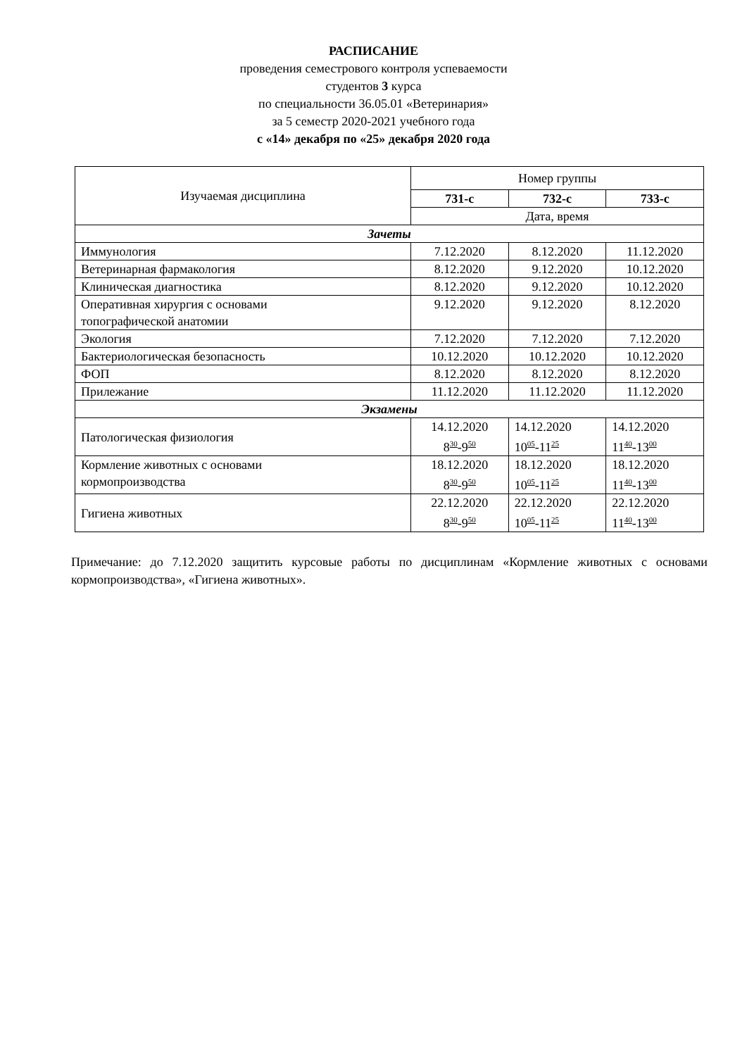РАСПИСАНИЕ
проведения семестрового контроля успеваемости
студентов 3 курса
по специальности 36.05.01 «Ветеринария»
за 5 семестр 2020-2021 учебного года
с «14» декабря по «25» декабря 2020 года
| Изучаемая дисциплина | Номер группы | | |
| --- | --- | --- | --- |
| | 731-с | 732-с | 733-с |
| | Дата, время | | |
| Зачеты | | | |
| Иммунология | 7.12.2020 | 8.12.2020 | 11.12.2020 |
| Ветеринарная фармакология | 8.12.2020 | 9.12.2020 | 10.12.2020 |
| Клиническая диагностика | 8.12.2020 | 9.12.2020 | 10.12.2020 |
| Оперативная хирургия с основами топографической анатомии | 9.12.2020 | 9.12.2020 | 8.12.2020 |
| Экология | 7.12.2020 | 7.12.2020 | 7.12.2020 |
| Бактериологическая безопасность | 10.12.2020 | 10.12.2020 | 10.12.2020 |
| ФОП | 8.12.2020 | 8.12.2020 | 8.12.2020 |
| Прилежание | 11.12.2020 | 11.12.2020 | 11.12.2020 |
| Экзамены | | | |
| Патологическая физиология | 14.12.2020 8<sup>30</sup>-9<sup>50</sup> | 14.12.2020 10<sup>05</sup>-11<sup>25</sup> | 14.12.2020 11<sup>40</sup>-13<sup>00</sup> |
| Кормление животных с основами кормопроизводства | 18.12.2020 8<sup>30</sup>-9<sup>50</sup> | 18.12.2020 10<sup>05</sup>-11<sup>25</sup> | 18.12.2020 11<sup>40</sup>-13<sup>00</sup> |
| Гигиена животных | 22.12.2020 8<sup>30</sup>-9<sup>50</sup> | 22.12.2020 10<sup>05</sup>-11<sup>25</sup> | 22.12.2020 11<sup>40</sup>-13<sup>00</sup> |
Примечание: до 7.12.2020 защитить курсовые работы по дисциплинам «Кормление животных с основами кормопроизводства», «Гигиена животных».